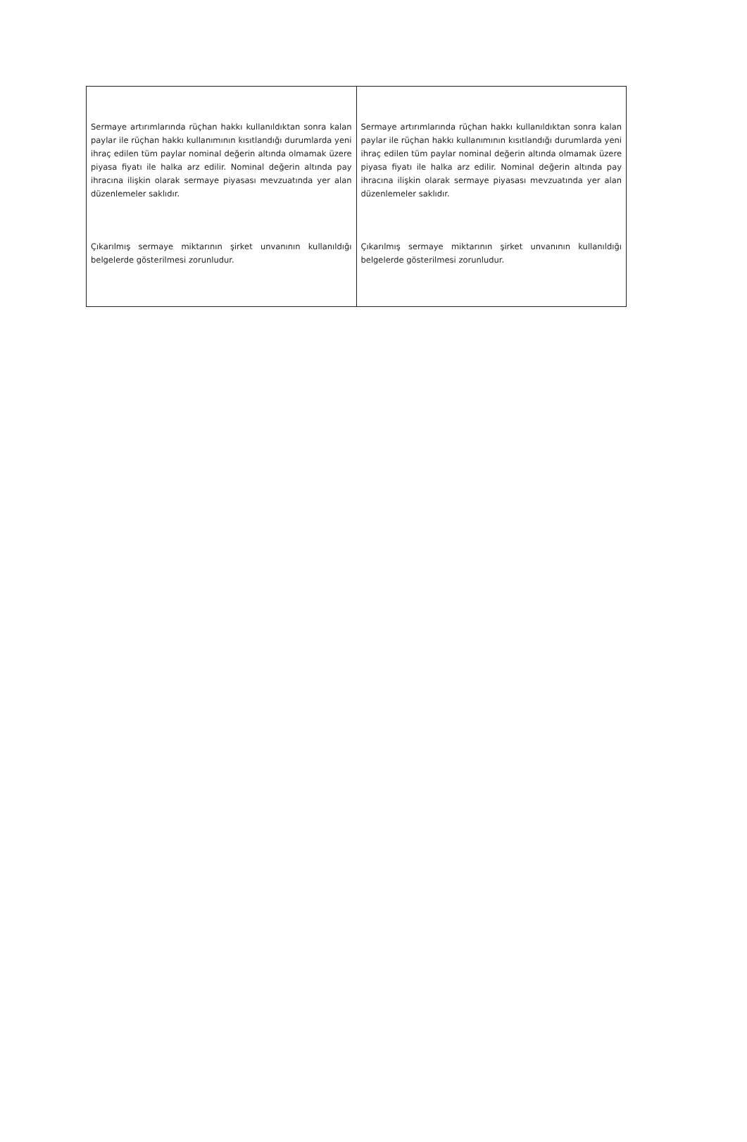| Sermaye artırımlarında rüçhan hakkı kullanıldıktan sonra kalan paylar ile rüçhan hakkı kullanımının kısıtlandığı durumlarda yeni ihraç edilen tüm paylar nominal değerin altında olmamak üzere piyasa fiyatı ile halka arz edilir. Nominal değerin altında pay ihracına ilişkin olarak sermaye piyasası mevzuatında yer alan düzenlemeler saklıdır. Çıkarılmış sermaye miktarının şirket unvanının kullanıldığı belgelerde gösterilmesi zorunludur. | Sermaye artırımlarında rüçhan hakkı kullanıldıktan sonra kalan paylar ile rüçhan hakkı kullanımının kısıtlandığı durumlarda yeni ihraç edilen tüm paylar nominal değerin altında olmamak üzere piyasa fiyatı ile halka arz edilir. Nominal değerin altında pay ihracına ilişkin olarak sermaye piyasası mevzuatında yer alan düzenlemeler saklıdır. Çıkarılmış sermaye miktarının şirket unvanının kullanıldığı belgelerde gösterilmesi zorunludur. |